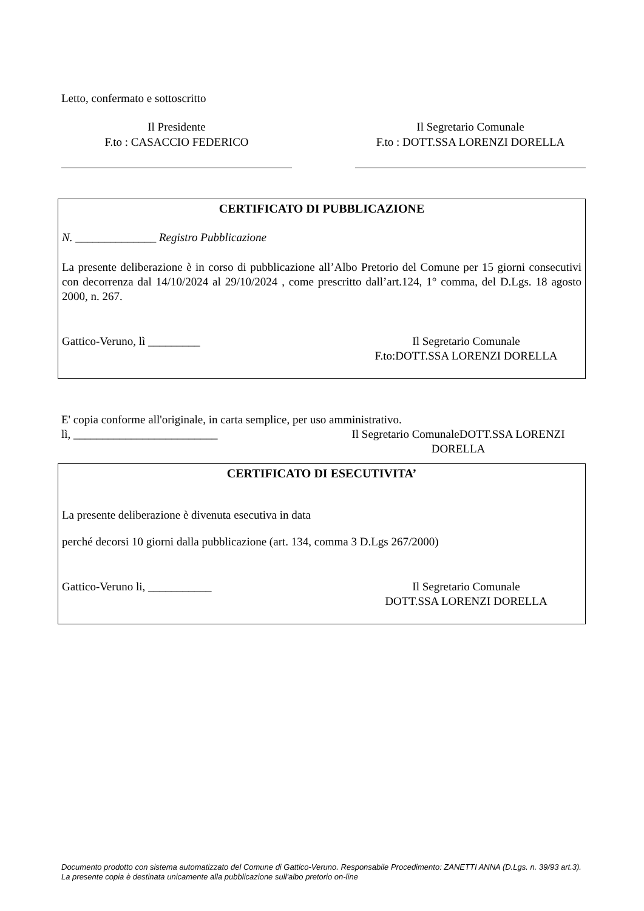Letto, confermato e sottoscritto
Il Presidente
F.to : CASACCIO FEDERICO
Il Segretario Comunale
F.to : DOTT.SSA LORENZI DORELLA
CERTIFICATO DI PUBBLICAZIONE
N. ______________ Registro Pubblicazione
La presente deliberazione è in corso di pubblicazione all’Albo Pretorio del Comune per 15 giorni consecutivi con decorrenza dal 14/10/2024 al 29/10/2024 , come prescritto dall’art.124, 1° comma, del D.Lgs. 18 agosto 2000, n. 267.
Gattico-Veruno, lì _________ Il Segretario Comunale
F.to:DOTT.SSA LORENZI DORELLA
E' copia conforme all'originale, in carta semplice, per uso amministrativo.
lì, _________________________ Il Segretario ComunaleDOTT.SSA LORENZI DORELLA
CERTIFICATO DI ESECUTIVITA’
La presente deliberazione è divenuta esecutiva in data
perché decorsi 10 giorni dalla pubblicazione (art. 134, comma 3 D.Lgs 267/2000)
Gattico-Veruno li, ___________ Il Segretario Comunale
DOTT.SSA LORENZI DORELLA
Documento prodotto con sistema automatizzato del Comune di Gattico-Veruno. Responsabile Procedimento: ZANETTI ANNA (D.Lgs. n. 39/93 art.3). La presente copia è destinata unicamente alla pubblicazione sull'albo pretorio on-line